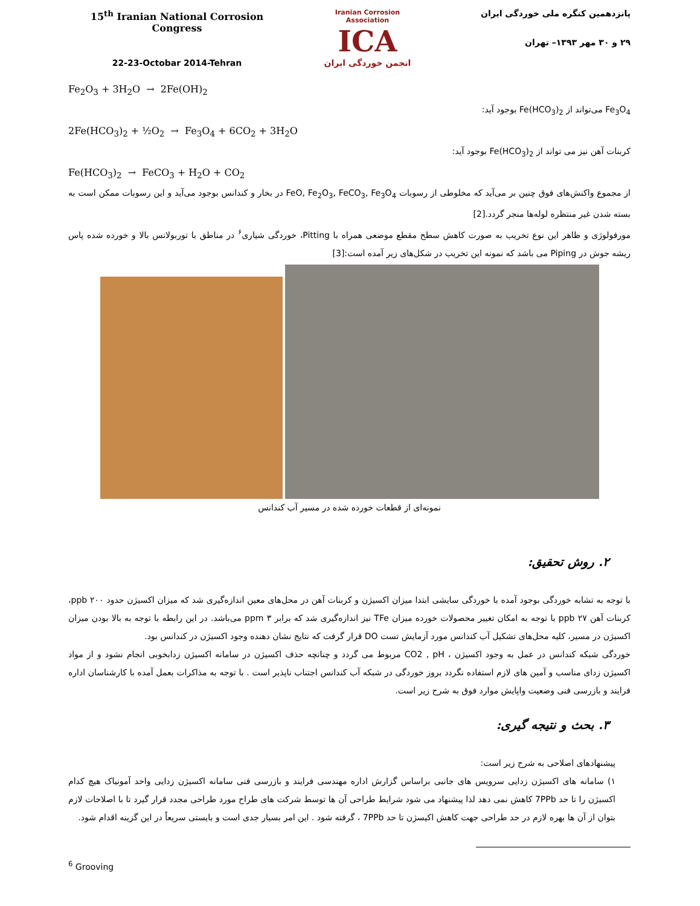15<sup>th</sup> Iranian National Corrosion Congress
22-23-Octobar 2014-Tehran
Iranian Corrosion Association
ICA
انجمن خوردگی ایران
پانزدهمین کنگره ملی خوردگی ایران
۲۹ و ۳۰ مهر ۱۳۹۳– تهران
Fe<sub>2</sub>O<sub>3</sub> + 3H<sub>2</sub>O → 2Fe(OH)<sub>2</sub>
Fe<sub>3</sub>O<sub>4</sub> می‌تواند از Fe(HCO<sub>3</sub>)<sub>2</sub> بوجود آید:
2Fe(HCO<sub>3</sub>)<sub>2</sub> + ½O<sub>2</sub> → Fe<sub>3</sub>O<sub>4</sub> + 6CO<sub>2</sub> + 3H<sub>2</sub>O
کربنات آهن نیز می تواند از Fe(HCO<sub>3</sub>)<sub>2</sub> بوجود آید:
Fe(HCO<sub>3</sub>)<sub>2</sub> → FeCO<sub>3</sub> + H<sub>2</sub>O + CO<sub>2</sub>
از مجموع واکنش‌های فوق چنین بر می‌آید که مخلوطی از رسوبات FeO, Fe<sub>2</sub>O<sub>3</sub>, FeCO<sub>3</sub>, Fe<sub>3</sub>O<sub>4</sub> در بخار و کندانس بوجود می‌آید و این رسوبات ممکن است به بسته شدن غیر منتظره لوله‌ها منجر گردد.[2]
مورفولوژی و ظاهر این نوع تخریب به صورت کاهش سطح مقطع موضعی همراه با Pitting، خوردگی شیاری<sup>۶</sup> در مناطق با توربولانس بالا و خورده شده پاس ریشه جوش در Piping می باشد که نمونه این تخریب در شکل‌های زیر آمده است:[3]
نمونه‌ای از قطعات خورده شده در مسیر آب کندانس
۲. روش تحقیق:
با توجه به تشابه خوردگی بوجود آمده با خوردگی سایشی ابتدا میزان اکسیژن و کربنات آهن در محل‌های معین اندازه‌گیری شد که میزان اکسیژن حدود ppb ۲۰۰، کربنات آهن ppb ۲۷ با توجه به امکان تغییر محصولات خورده میزان TFe نیز اندازه‌گیری شد که برابر ppm ۳ می‌باشد. در این رابطه با توجه به بالا بودن میزان اکسیژن در مسیر، کلیه محل‌های تشکیل آب کندانس مورد آزمایش تست DO قرار گرفت که نتایج نشان دهنده وجود اکسیژن در کندانس بود.
خوردگی شبکه کندانس در عمل به وجود اکسیژن ، CO2 , pH مربوط می گردد و چنانچه حذف اکسیژن در سامانه اکسیژن زدابخوبی انجام نشود و از مواد اکسیژن زدای مناسب و آمین های لازم استفاده نگردد بروز خوردگی در شبکه آب کندانس اجتناب ناپذیر است . با توجه به مذاکرات بعمل آمده با کارشناسان اداره فرایند و بازرسی فنی وضعیت واپایش موارد فوق به شرح زیر است.
۳. بحث و نتیجه گیری:
پیشنهادهای اصلاحی به شرح زیر است:
۱) سامانه های اکسیژن زدایی سرویس های جانبی براساس گزارش اداره مهندسی فرایند و بازرسی فنی سامانه اکسیژن زدایی واحد آمونیاک هیچ کدام اکسیژن را تا حد 7PPb کاهش نمی دهد لذا پیشنهاد می شود شرایط طراحی آن ها توسط شرکت های طراح مورد طراحی مجدد قرار گیرد تا با اصلاحات لازم بتوان از آن ها بهره لازم در حد طراحی جهت کاهش اکیسژن تا حد 7PPb ، گرفته شود . این امر بسیار جدی است و بایستی سریعاً در این گزینه اقدام شود.
<sup>6</sup> Grooving